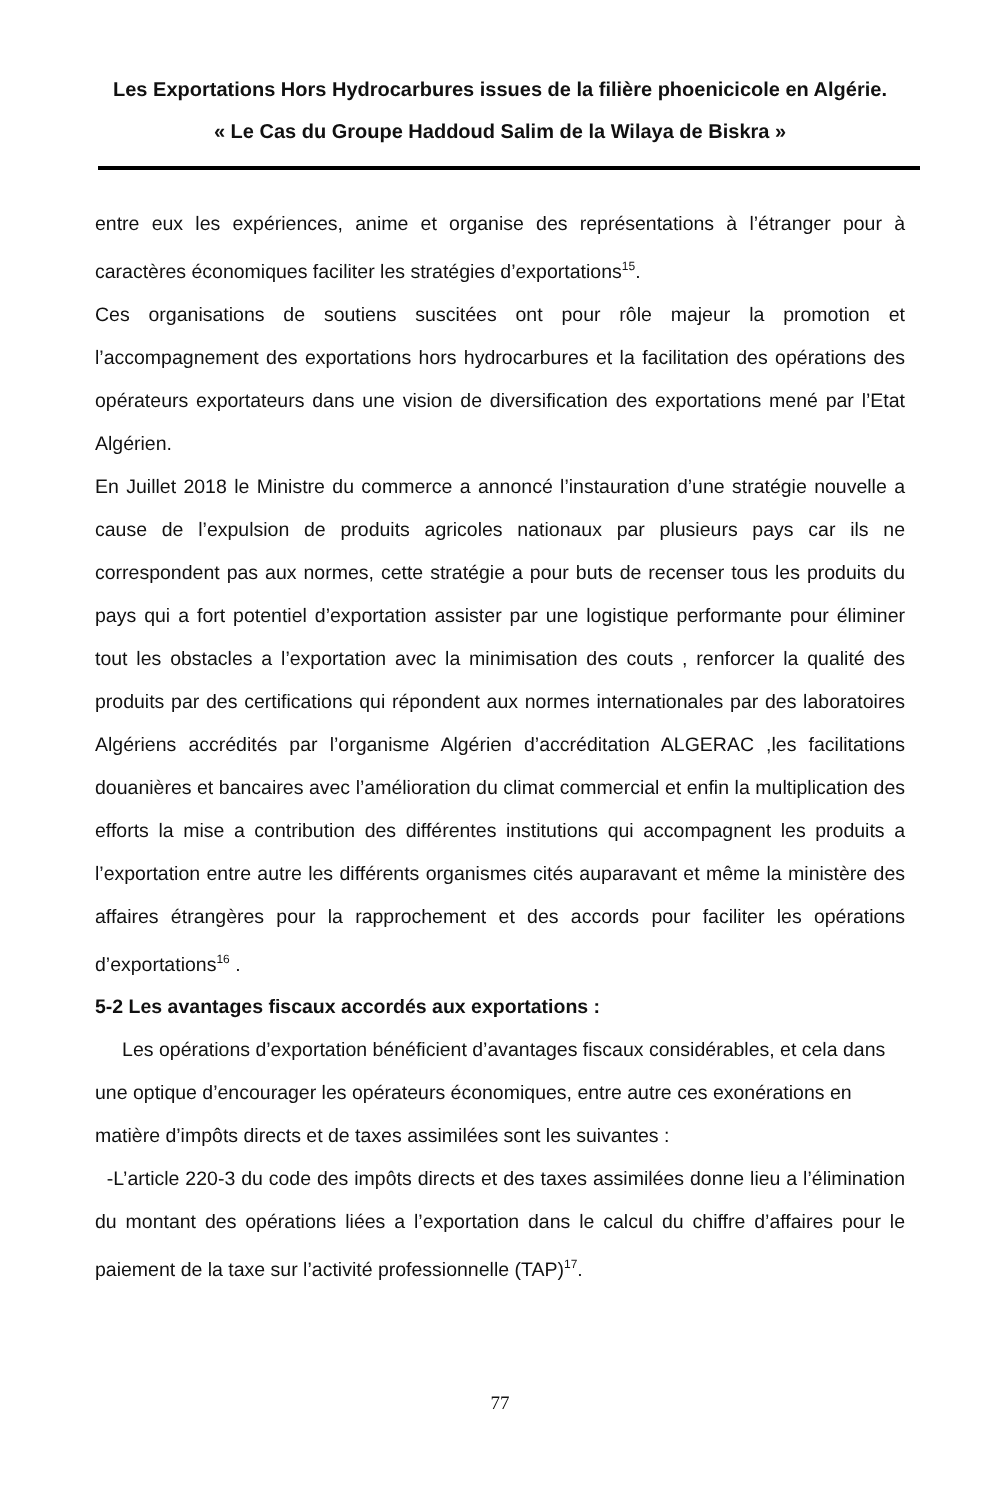Les Exportations Hors Hydrocarbures issues de la filière phoenicicole en Algérie.
« Le Cas du Groupe Haddoud Salim de la Wilaya de Biskra »
entre eux les expériences, anime et organise des représentations à l’étranger pour à caractères économiques faciliter les stratégies d’exportations<sup>15</sup>.
Ces organisations de soutiens suscitées ont pour rôle majeur la promotion et l’accompagnement des exportations hors hydrocarbures et la facilitation des opérations des opérateurs exportateurs dans une vision de diversification des exportations mené par l’Etat Algérien.
En Juillet 2018 le Ministre du commerce a annoncé l’instauration d’une stratégie nouvelle a cause de l’expulsion de produits agricoles nationaux par plusieurs pays car ils ne correspondent pas aux normes, cette stratégie a pour buts de recenser tous les produits du pays qui a fort potentiel d’exportation assister par une logistique performante pour éliminer tout les obstacles a l’exportation avec la minimisation des couts , renforcer la qualité des produits par des certifications qui répondent aux normes internationales par des laboratoires Algériens accrédités par l’organisme Algérien d’accréditation ALGERAC ,les facilitations douanières et bancaires avec l’amélioration du climat commercial et enfin la multiplication des efforts la mise a contribution des différentes institutions qui accompagnent les produits a l’exportation entre autre les différents organismes cités auparavant et même la ministère des affaires étrangères pour la rapprochement et des accords pour faciliter les opérations d’exportations<sup>16</sup> .
5-2 Les avantages fiscaux accordés aux exportations :
Les opérations d’exportation bénéficient d’avantages fiscaux considérables, et cela dans une optique d’encourager les opérateurs économiques, entre autre ces exonérations en matière d’impôts directs et de taxes assimilées sont les suivantes :
-L’article 220-3 du code des impôts directs et des taxes assimilées donne lieu a l’élimination du montant des opérations liées a l’exportation dans le calcul du chiffre d’affaires pour le paiement de la taxe sur l’activité professionnelle (TAP)<sup>17</sup>.
77